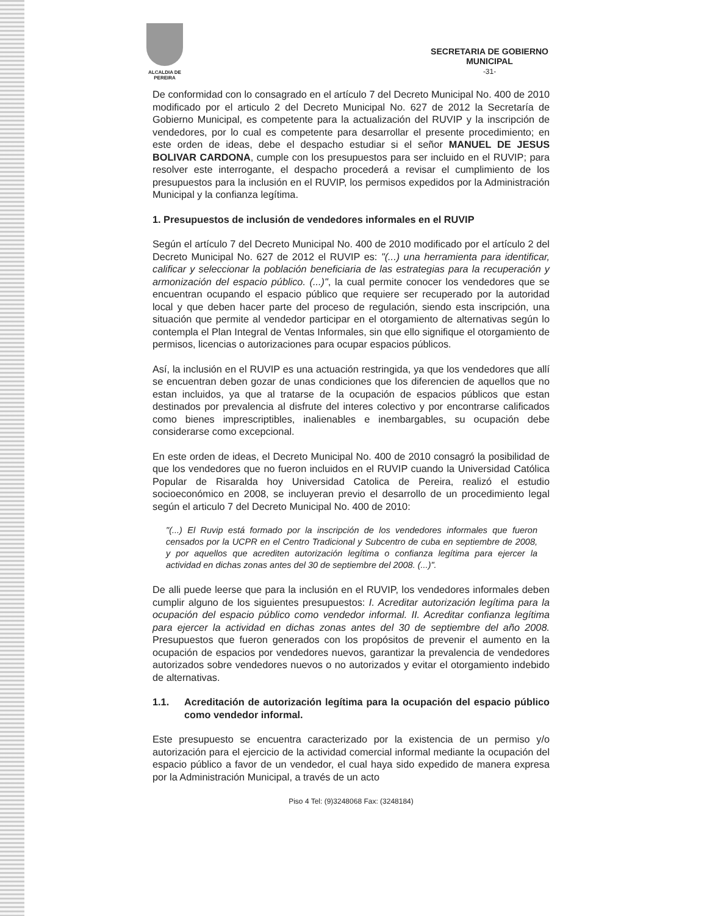ALCALDIA DE PEREIRA
SECRETARIA DE GOBIERNO
MUNICIPAL
-31-
De conformidad con lo consagrado en el artículo 7 del Decreto Municipal No. 400 de 2010 modificado por el articulo 2 del Decreto Municipal No. 627 de 2012 la Secretaría de Gobierno Municipal, es competente para la actualización del RUVIP y la inscripción de vendedores, por lo cual es competente para desarrollar el presente procedimiento; en este orden de ideas, debe el despacho estudiar si el señor MANUEL DE JESUS BOLIVAR CARDONA, cumple con los presupuestos para ser incluido en el RUVIP; para resolver este interrogante, el despacho procederá a revisar el cumplimiento de los presupuestos para la inclusión en el RUVIP, los permisos expedidos por la Administración Municipal y la confianza legítima.
1. Presupuestos de inclusión de vendedores informales en el RUVIP
Según el artículo 7 del Decreto Municipal No. 400 de 2010 modificado por el artículo 2 del Decreto Municipal No. 627 de 2012 el RUVIP es: "(...) una herramienta para identificar, calificar y seleccionar la población beneficiaria de las estrategias para la recuperación y armonización del espacio público. (...)", la cual permite conocer los vendedores que se encuentran ocupando el espacio público que requiere ser recuperado por la autoridad local y que deben hacer parte del proceso de regulación, siendo esta inscripción, una situación que permite al vendedor participar en el otorgamiento de alternativas según lo contempla el Plan Integral de Ventas Informales, sin que ello signifique el otorgamiento de permisos, licencias o autorizaciones para ocupar espacios públicos.
Así, la inclusión en el RUVIP es una actuación restringida, ya que los vendedores que allí se encuentran deben gozar de unas condiciones que los diferencien de aquellos que no estan incluidos, ya que al tratarse de la ocupación de espacios públicos que estan destinados por prevalencia al disfrute del interes colectivo y por encontrarse calificados como bienes imprescriptibles, inalienables e inembargables, su ocupación debe considerarse como excepcional.
En este orden de ideas, el Decreto Municipal No. 400 de 2010 consagró la posibilidad de que los vendedores que no fueron incluidos en el RUVIP cuando la Universidad Católica Popular de Risaralda hoy Universidad Catolica de Pereira, realizó el estudio socioeconómico en 2008, se incluyeran previo el desarrollo de un procedimiento legal según el articulo 7 del Decreto Municipal No. 400 de 2010:
"(...) El Ruvip está formado por la inscripción de los vendedores informales que fueron censados por la UCPR en el Centro Tradicional y Subcentro de cuba en septiembre de 2008, y por aquellos que acrediten autorización legítima o confianza legítima para ejercer la actividad en dichas zonas antes del 30 de septiembre del 2008. (...)".
De alli puede leerse que para la inclusión en el RUVIP, los vendedores informales deben cumplir alguno de los siguientes presupuestos: I. Acreditar autorización legítima para la ocupación del espacio público como vendedor informal. II. Acreditar confianza legítima para ejercer la actividad en dichas zonas antes del 30 de septiembre del año 2008. Presupuestos que fueron generados con los propósitos de prevenir el aumento en la ocupación de espacios por vendedores nuevos, garantizar la prevalencia de vendedores autorizados sobre vendedores nuevos o no autorizados y evitar el otorgamiento indebido de alternativas.
1.1. Acreditación de autorización legítima para la ocupación del espacio público como vendedor informal.
Este presupuesto se encuentra caracterizado por la existencia de un permiso y/o autorización para el ejercicio de la actividad comercial informal mediante la ocupación del espacio público a favor de un vendedor, el cual haya sido expedido de manera expresa por la Administración Municipal, a través de un acto
Piso 4 Tel: (9)3248068 Fax: (3248184)